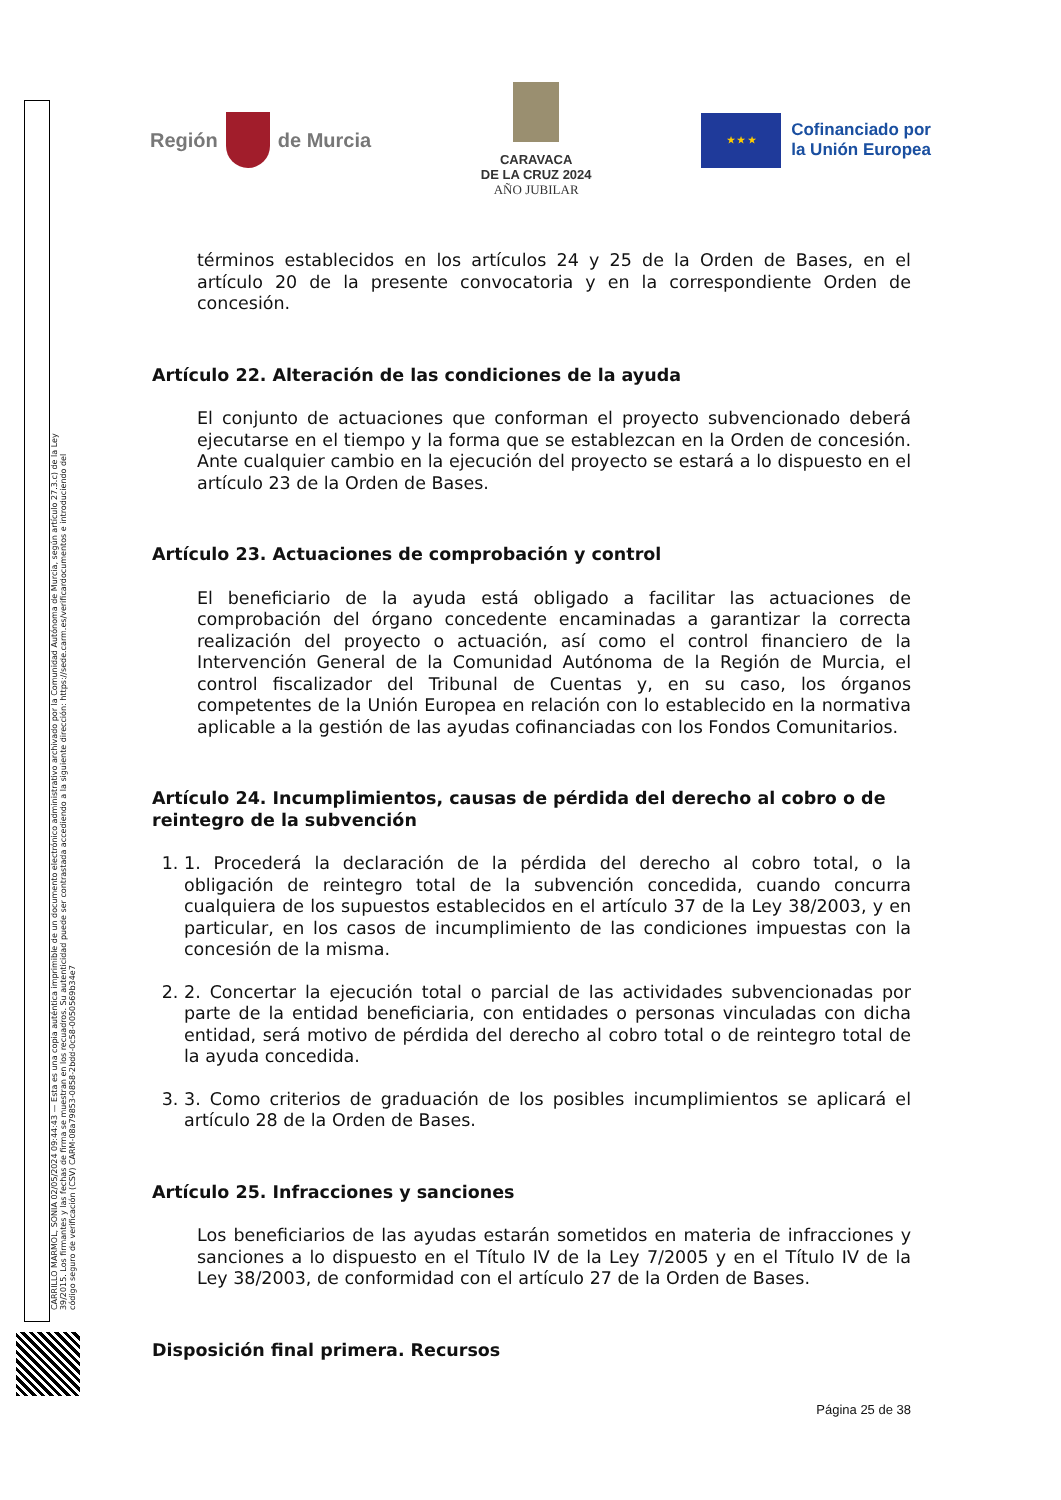CARRILLO MARMOL, SONIA 02/05/2024 09:44:43 — Esta es una copia auténtica imprimible de un documento electrónico administrativo archivado por la Comunidad Autónoma de Murcia, según artículo 27.3.c) de la Ley 39/2015. Los firmantes y las fechas de firma se muestran en los recuadros. Su autenticidad puede ser contrastada accediendo a la siguiente dirección: https://sede.carm.es/verificardocumentos e introduciendo del código seguro de verificación (CSV) CARM-08a79853-0858-2bdd-0c58-0050569b34e7
Región
de Murcia
CARAVACA
DE LA CRUZ 2024
AÑO JUBILAR
★ ★ ★
Cofinanciado por
la Unión Europea
términos establecidos en los artículos 24 y 25 de la Orden de Bases, en el artículo 20 de la presente convocatoria y en la correspondiente Orden de concesión.
Artículo 22. Alteración de las condiciones de la ayuda
El conjunto de actuaciones que conforman el proyecto subvencionado deberá ejecutarse en el tiempo y la forma que se establezcan en la Orden de concesión. Ante cualquier cambio en la ejecución del proyecto se estará a lo dispuesto en el artículo 23 de la Orden de Bases.
Artículo 23. Actuaciones de comprobación y control
El beneficiario de la ayuda está obligado a facilitar las actuaciones de comprobación del órgano concedente encaminadas a garantizar la correcta realización del proyecto o actuación, así como el control financiero de la Intervención General de la Comunidad Autónoma de la Región de Murcia, el control fiscalizador del Tribunal de Cuentas y, en su caso, los órganos competentes de la Unión Europea en relación con lo establecido en la normativa aplicable a la gestión de las ayudas cofinanciadas con los Fondos Comunitarios.
Artículo 24. Incumplimientos, causas de pérdida del derecho al cobro o de reintegro de la subvención
1. 1. Procederá la declaración de la pérdida del derecho al cobro total, o la obligación de reintegro total de la subvención concedida, cuando concurra cualquiera de los supuestos establecidos en el artículo 37 de la Ley 38/2003, y en particular, en los casos de incumplimiento de las condiciones impuestas con la concesión de la misma.
2. 2. Concertar la ejecución total o parcial de las actividades subvencionadas por parte de la entidad beneficiaria, con entidades o personas vinculadas con dicha entidad, será motivo de pérdida del derecho al cobro total o de reintegro total de la ayuda concedida.
3. 3. Como criterios de graduación de los posibles incumplimientos se aplicará el artículo 28 de la Orden de Bases.
Artículo 25. Infracciones y sanciones
Los beneficiarios de las ayudas estarán sometidos en materia de infracciones y sanciones a lo dispuesto en el Título IV de la Ley 7/2005 y en el Título IV de la Ley 38/2003, de conformidad con el artículo 27 de la Orden de Bases.
Disposición final primera. Recursos
Página 25 de 38